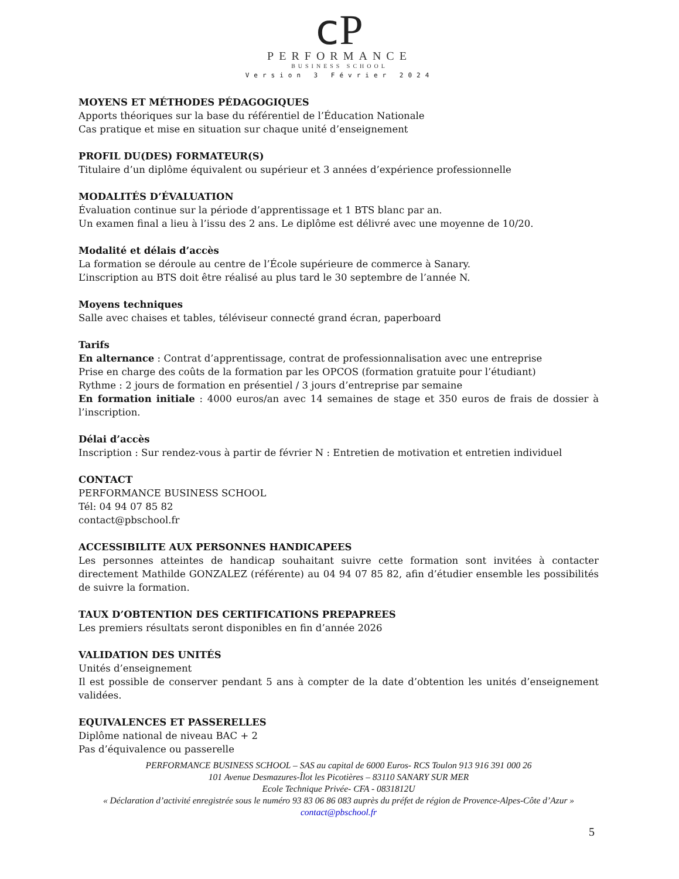ⅽP
PERFORMANCE
BUSINESS SCHOOL
Version 3 Février 2024
MOYENS ET MÉTHODES PÉDAGOGIQUES
Apports théoriques sur la base du référentiel de l’Éducation Nationale
Cas pratique et mise en situation sur chaque unité d’enseignement
PROFIL DU(DES) FORMATEUR(S)
Titulaire d’un diplôme équivalent ou supérieur et 3 années d’expérience professionnelle
MODALITÉS D’ÉVALUATION
Évaluation continue sur la période d’apprentissage et 1 BTS blanc par an.
Un examen final a lieu à l’issu des 2 ans. Le diplôme est délivré avec une moyenne de 10/20.
Modalité et délais d’accès
La formation se déroule au centre de l’École supérieure de commerce à Sanary.
L’inscription au BTS doit être réalisé au plus tard le 30 septembre de l’année N.
Moyens techniques
Salle avec chaises et tables, téléviseur connecté grand écran, paperboard
Tarifs
En alternance : Contrat d’apprentissage, contrat de professionnalisation avec une entreprise
Prise en charge des coûts de la formation par les OPCOS (formation gratuite pour l’étudiant)
Rythme : 2 jours de formation en présentiel / 3 jours d’entreprise par semaine
En formation initiale : 4000 euros/an avec 14 semaines de stage et 350 euros de frais de dossier à l’inscription.
Délai d’accès
Inscription : Sur rendez-vous à partir de février N : Entretien de motivation et entretien individuel
CONTACT
PERFORMANCE BUSINESS SCHOOL
Tél: 04 94 07 85 82
contact@pbschool.fr
ACCESSIBILITE AUX PERSONNES HANDICAPEES
Les personnes atteintes de handicap souhaitant suivre cette formation sont invitées à contacter directement Mathilde GONZALEZ (référente) au 04 94 07 85 82, afin d’étudier ensemble les possibilités de suivre la formation.
TAUX D’OBTENTION DES CERTIFICATIONS PREPAPREES
Les premiers résultats seront disponibles en fin d’année 2026
VALIDATION DES UNITÉS
Unités d’enseignement
Il est possible de conserver pendant 5 ans à compter de la date d’obtention les unités d’enseignement validées.
EQUIVALENCES ET PASSERELLES
Diplôme national de niveau BAC + 2
Pas d’équivalence ou passerelle
PERFORMANCE BUSINESS SCHOOL – SAS au capital de 6000 Euros- RCS Toulon 913 916 391 000 26
101 Avenue Desmazures-Îlot les Picotières – 83110 SANARY SUR MER
Ecole Technique Privée- CFA - 0831812U
« Déclaration d’activité enregistrée sous le numéro 93 83 06 86 083 auprès du préfet de région de Provence-Alpes-Côte d’Azur »
contact@pbschool.fr
5